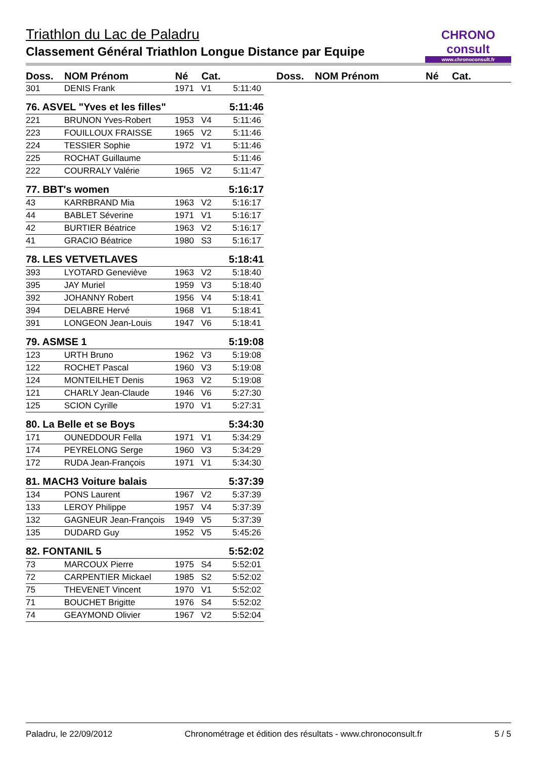CHRONO consult
www.chronoconsult.fr
Triathlon du Lac de Paladru
Classement Général Triathlon Longue Distance par Equipe
Doss. NOM Prénom Né Cat. Doss. NOM Prénom Né Cat.
| 301 | DENIS Frank | 1971 | V1 | 5:11:40 |
| 76. ASVEL "Yves et les filles" | | | | 5:11:46 |
| 221 | BRUNON Yves-Robert | 1953 | V4 | 5:11:46 |
| 223 | FOUILLOUX FRAISSE | 1965 | V2 | 5:11:46 |
| 224 | TESSIER Sophie | 1972 | V1 | 5:11:46 |
| 225 | ROCHAT Guillaume | | | 5:11:46 |
| 222 | COURRALY Valérie | 1965 | V2 | 5:11:47 |
| 77. BBT's women | | | | 5:16:17 |
| 43 | KARRBRAND Mia | 1963 | V2 | 5:16:17 |
| 44 | BABLET Séverine | 1971 | V1 | 5:16:17 |
| 42 | BURTIER Béatrice | 1963 | V2 | 5:16:17 |
| 41 | GRACIO Béatrice | 1980 | S3 | 5:16:17 |
| 78. LES VETVETLAVES | | | | 5:18:41 |
| 393 | LYOTARD Geneviève | 1963 | V2 | 5:18:40 |
| 395 | JAY Muriel | 1959 | V3 | 5:18:40 |
| 392 | JOHANNY Robert | 1956 | V4 | 5:18:41 |
| 394 | DELABRE Hervé | 1968 | V1 | 5:18:41 |
| 391 | LONGEON Jean-Louis | 1947 | V6 | 5:18:41 |
| 79. ASMSE 1 | | | | 5:19:08 |
| 123 | URTH Bruno | 1962 | V3 | 5:19:08 |
| 122 | ROCHET Pascal | 1960 | V3 | 5:19:08 |
| 124 | MONTEILHET Denis | 1963 | V2 | 5:19:08 |
| 121 | CHARLY Jean-Claude | 1946 | V6 | 5:27:30 |
| 125 | SCION Cyrille | 1970 | V1 | 5:27:31 |
| 80. La Belle et se Boys | | | | 5:34:30 |
| 171 | OUNEDDOUR Fella | 1971 | V1 | 5:34:29 |
| 174 | PEYRELONG Serge | 1960 | V3 | 5:34:29 |
| 172 | RUDA Jean-François | 1971 | V1 | 5:34:30 |
| 81. MACH3 Voiture balais | | | | 5:37:39 |
| 134 | PONS Laurent | 1967 | V2 | 5:37:39 |
| 133 | LEROY Philippe | 1957 | V4 | 5:37:39 |
| 132 | GAGNEUR Jean-François | 1949 | V5 | 5:37:39 |
| 135 | DUDARD Guy | 1952 | V5 | 5:45:26 |
| 82. FONTANIL 5 | | | | 5:52:02 |
| 73 | MARCOUX Pierre | 1975 | S4 | 5:52:01 |
| 72 | CARPENTIER Mickael | 1985 | S2 | 5:52:02 |
| 75 | THEVENET Vincent | 1970 | V1 | 5:52:02 |
| 71 | BOUCHET Brigitte | 1976 | S4 | 5:52:02 |
| 74 | GEAYMOND Olivier | 1967 | V2 | 5:52:04 |
Paladru, le 22/09/2012 Chronométrage et édition des résultats - www.chronoconsult.fr 5 / 5